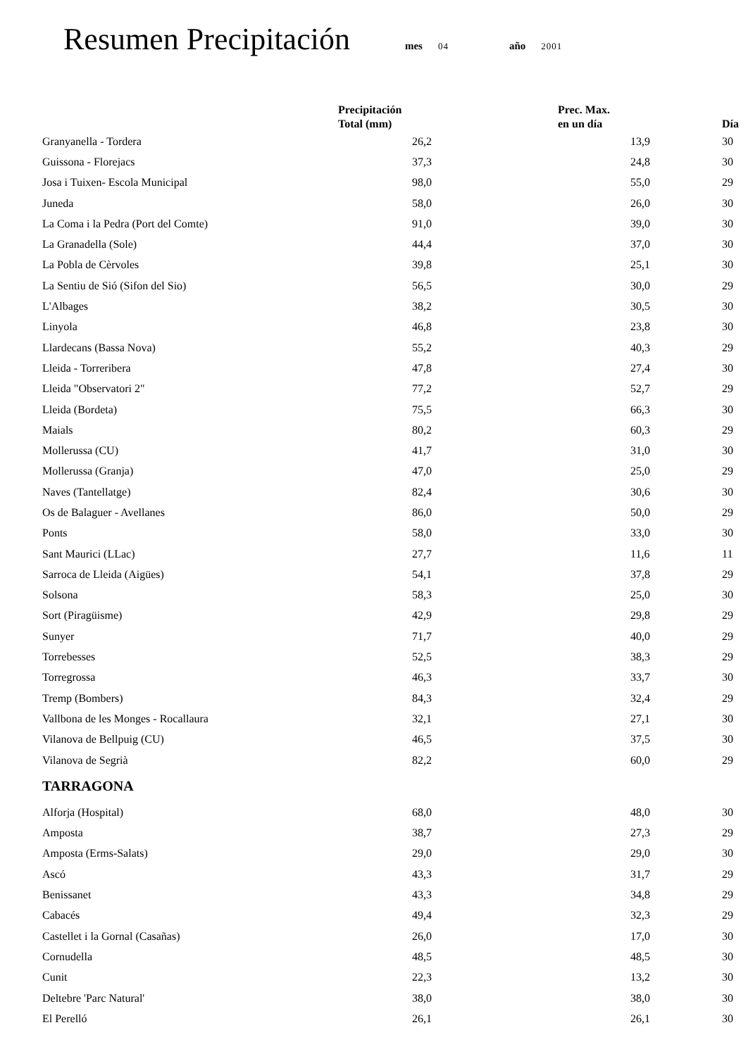Resumen Precipitación mes 04 año 2001
| | Precipitación Total (mm) | Prec. Max. en un día | Día |
| --- | --- | --- | --- |
| Granyanella - Tordera | 26,2 | 13,9 | 30 |
| Guissona - Florejacs | 37,3 | 24,8 | 30 |
| Josa i Tuixen- Escola Municipal | 98,0 | 55,0 | 29 |
| Juneda | 58,0 | 26,0 | 30 |
| La Coma i la Pedra (Port del Comte) | 91,0 | 39,0 | 30 |
| La Granadella (Sole) | 44,4 | 37,0 | 30 |
| La Pobla de Cèrvoles | 39,8 | 25,1 | 30 |
| La Sentiu de Sió (Sifon del Sio) | 56,5 | 30,0 | 29 |
| L'Albages | 38,2 | 30,5 | 30 |
| Linyola | 46,8 | 23,8 | 30 |
| Llardecans (Bassa Nova) | 55,2 | 40,3 | 29 |
| Lleida - Torreribera | 47,8 | 27,4 | 30 |
| Lleida "Observatori 2" | 77,2 | 52,7 | 29 |
| Lleida (Bordeta) | 75,5 | 66,3 | 30 |
| Maials | 80,2 | 60,3 | 29 |
| Mollerussa (CU) | 41,7 | 31,0 | 30 |
| Mollerussa (Granja) | 47,0 | 25,0 | 29 |
| Naves (Tantellatge) | 82,4 | 30,6 | 30 |
| Os de Balaguer - Avellanes | 86,0 | 50,0 | 29 |
| Ponts | 58,0 | 33,0 | 30 |
| Sant Maurici (LLac) | 27,7 | 11,6 | 11 |
| Sarroca de Lleida (Aigües) | 54,1 | 37,8 | 29 |
| Solsona | 58,3 | 25,0 | 30 |
| Sort (Piragüisme) | 42,9 | 29,8 | 29 |
| Sunyer | 71,7 | 40,0 | 29 |
| Torrebesses | 52,5 | 38,3 | 29 |
| Torregrossa | 46,3 | 33,7 | 30 |
| Tremp (Bombers) | 84,3 | 32,4 | 29 |
| Vallbona de les Monges - Rocallaura | 32,1 | 27,1 | 30 |
| Vilanova de Bellpuig (CU) | 46,5 | 37,5 | 30 |
| Vilanova de Segrià | 82,2 | 60,0 | 29 |
| TARRAGONA | | | |
| Alforja (Hospital) | 68,0 | 48,0 | 30 |
| Amposta | 38,7 | 27,3 | 29 |
| Amposta (Erms-Salats) | 29,0 | 29,0 | 30 |
| Ascó | 43,3 | 31,7 | 29 |
| Benissanet | 43,3 | 34,8 | 29 |
| Cabacés | 49,4 | 32,3 | 29 |
| Castellet i la Gornal (Casañas) | 26,0 | 17,0 | 30 |
| Cornudella | 48,5 | 48,5 | 30 |
| Cunit | 22,3 | 13,2 | 30 |
| Deltebre 'Parc Natural' | 38,0 | 38,0 | 30 |
| El Perelló | 26,1 | 26,1 | 30 |